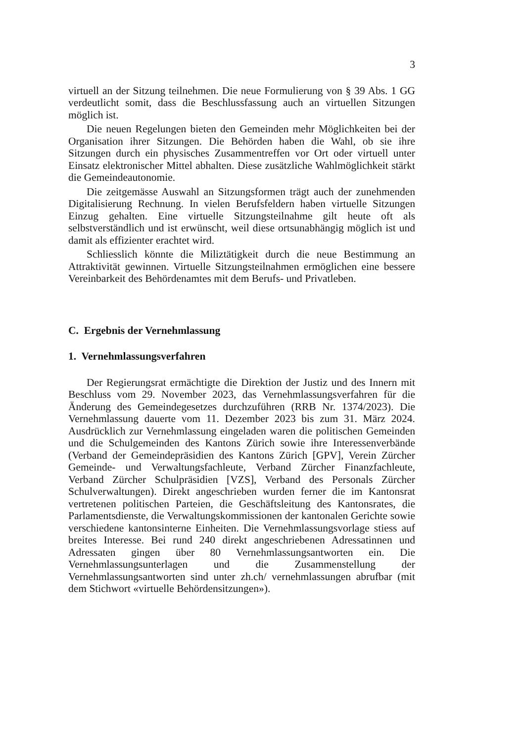3
virtuell an der Sitzung teilnehmen. Die neue Formulierung von § 39 Abs. 1 GG verdeutlicht somit, dass die Beschlussfassung auch an virtuellen Sitzungen möglich ist.
Die neuen Regelungen bieten den Gemeinden mehr Möglichkeiten bei der Organisation ihrer Sitzungen. Die Behörden haben die Wahl, ob sie ihre Sitzungen durch ein physisches Zusammentreffen vor Ort oder virtuell unter Einsatz elektronischer Mittel abhalten. Diese zusätzliche Wahlmöglichkeit stärkt die Gemeindeautonomie.
Die zeitgemässe Auswahl an Sitzungsformen trägt auch der zunehmenden Digitalisierung Rechnung. In vielen Berufsfeldern haben virtuelle Sitzungen Einzug gehalten. Eine virtuelle Sitzungsteilnahme gilt heute oft als selbstverständlich und ist erwünscht, weil diese ortsunabhängig möglich ist und damit als effizienter erachtet wird.
Schliesslich könnte die Miliztätigkeit durch die neue Bestimmung an Attraktivität gewinnen. Virtuelle Sitzungsteilnahmen ermöglichen eine bessere Vereinbarkeit des Behördenamtes mit dem Berufs- und Privatleben.
C. Ergebnis der Vernehmlassung
1. Vernehmlassungsverfahren
Der Regierungsrat ermächtigte die Direktion der Justiz und des Innern mit Beschluss vom 29. November 2023, das Vernehmlassungsverfahren für die Änderung des Gemeindegesetzes durchzuführen (RRB Nr. 1374/2023). Die Vernehmlassung dauerte vom 11. Dezember 2023 bis zum 31. März 2024. Ausdrücklich zur Vernehmlassung eingeladen waren die politischen Gemeinden und die Schulgemeinden des Kantons Zürich sowie ihre Interessenverbände (Verband der Gemeindepräsidien des Kantons Zürich [GPV], Verein Zürcher Gemeinde- und Verwaltungsfachleute, Verband Zürcher Finanzfachleute, Verband Zürcher Schulpräsidien [VZS], Verband des Personals Zürcher Schulverwaltungen). Direkt angeschrieben wurden ferner die im Kantonsrat vertretenen politischen Parteien, die Geschäftsleitung des Kantonsrates, die Parlamentsdienste, die Verwaltungskommissionen der kantonalen Gerichte sowie verschiedene kantonsinterne Einheiten. Die Vernehmlassungsvorlage stiess auf breites Interesse. Bei rund 240 direkt angeschriebenen Adressatinnen und Adressaten gingen über 80 Vernehmlassungsantworten ein. Die Vernehmlassungsunterlagen und die Zusammenstellung der Vernehmlassungsantworten sind unter zh.ch/ vernehmlassungen abrufbar (mit dem Stichwort «virtuelle Behördensitzungen»).